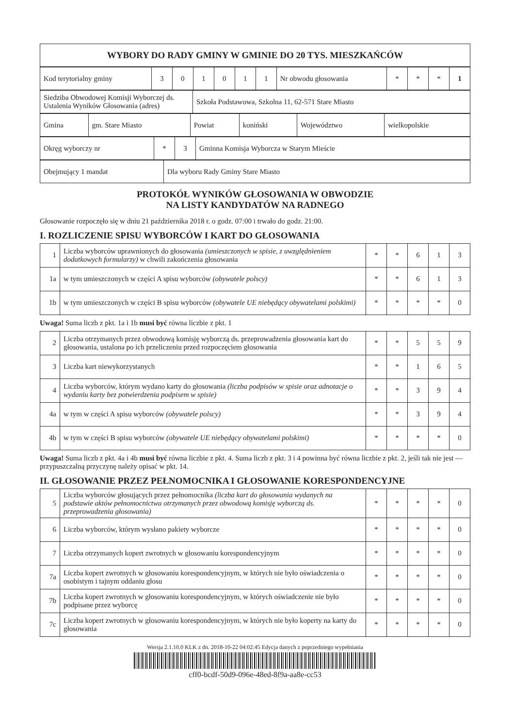| WYBORY DO RADY GMINY W GMINIE DO 20 TYS. MIESZKAŃCÓW |
| Kod terytorialny gminy | 3 | 0 | 1 | 0 | 1 | 1 | Nr obwodu głosowania | * | * | * | 1 |
| Siedziba Obwodowej Komisji Wyborczej ds. Ustalenia Wyników Głosowania (adres) | Szkoła Podstawowa, Szkolna 11, 62-571 Stare Miasto |
| Gmina | gm. Stare Miasto | Powiat | koniński | Województwo | wielkopolskie |
| Okręg wyborczy nr | * | 3 | Gminna Komisja Wyborcza w Starym Mieście |
| Obejmujący 1 mandat | Dla wyboru Rady Gminy Stare Miasto |
PROTOKÓŁ WYNIKÓW GŁOSOWANIA W OBWODZIE
NA LISTY KANDYDATÓW NA RADNEGO
Głosowanie rozpoczęło się w dniu 21 października 2018 r. o godz. 07:00 i trwało do godz. 21:00.
I. ROZLICZENIE SPISU WYBORCÓW I KART DO GŁOSOWANIA
| 1 | Liczba wyborców uprawnionych do głosowania (umieszczonych w spisie, z uwzględnieniem dodatkowych formularzy) w chwili zakończenia głosowania | * | * | 6 | 1 | 3 |
| 1a | w tym umieszczonych w części A spisu wyborców (obywatele polscy) | * | * | 6 | 1 | 3 |
| 1b | w tym umieszczonych w części B spisu wyborców (obywatele UE niebędący obywatelami polskimi) | * | * | * | * | 0 |
Uwaga! Suma liczb z pkt. 1a i 1b musi być równa liczbie z pkt. 1
| 2 | Liczba otrzymanych przez obwodową komisję wyborczą ds. przeprowadzenia głosowania kart do głosowania, ustalona po ich przeliczeniu przed rozpoczęciem głosowania | * | * | 5 | 5 | 9 |
| 3 | Liczba kart niewykorzystanych | * | * | 1 | 6 | 5 |
| 4 | Liczba wyborców, którym wydano karty do głosowania (liczba podpisów w spisie oraz adnotacje o wydaniu karty bez potwierdzenia podpisem w spisie) | * | * | 3 | 9 | 4 |
| 4a | w tym w części A spisu wyborców (obywatele polscy) | * | * | 3 | 9 | 4 |
| 4b | w tym w części B spisu wyborców (obywatele UE niebędący obywatelami polskimi) | * | * | * | * | 0 |
Uwaga! Suma liczb z pkt. 4a i 4b musi być równa liczbie z pkt. 4. Suma liczb z pkt. 3 i 4 powinna być równa liczbie z pkt. 2, jeśli tak nie jest — przypuszczalną przyczynę należy opisać w pkt. 14.
II. GŁOSOWANIE PRZEZ PEŁNOMOCNIKA I GŁOSOWANIE KORESPONDENCYJNE
| 5 | Liczba wyborców głosujących przez pełnomocnika (liczba kart do głosowania wydanych na podstawie aktów pełnomocnictwa otrzymanych przez obwodową komisję wyborczą ds. przeprowadzenia głosowania) | * | * | * | * | 0 |
| 6 | Liczba wyborców, którym wysłano pakiety wyborcze | * | * | * | * | 0 |
| 7 | Liczba otrzymanych kopert zwrotnych w głosowaniu korespondencyjnym | * | * | * | * | 0 |
| 7a | Liczba kopert zwrotnych w głosowaniu korespondencyjnym, w których nie było oświadczenia o osobistym i tajnym oddaniu głosu | * | * | * | * | 0 |
| 7b | Liczba kopert zwrotnych w głosowaniu korespondencyjnym, w których oświadczenie nie było podpisane przez wyborcę | * | * | * | * | 0 |
| 7c | Liczba kopert zwrotnych w głosowaniu korespondencyjnym, w których nie było koperty na karty do głosowania | * | * | * | * | 0 |
Wersja 2.1.10.0 KLK z dn. 2018-10-22 04:02:45 Edycja danych z poprzedniego wypełniania
cff0-bcdf-50d9-096e-48ed-8f9a-aa8e-cc53